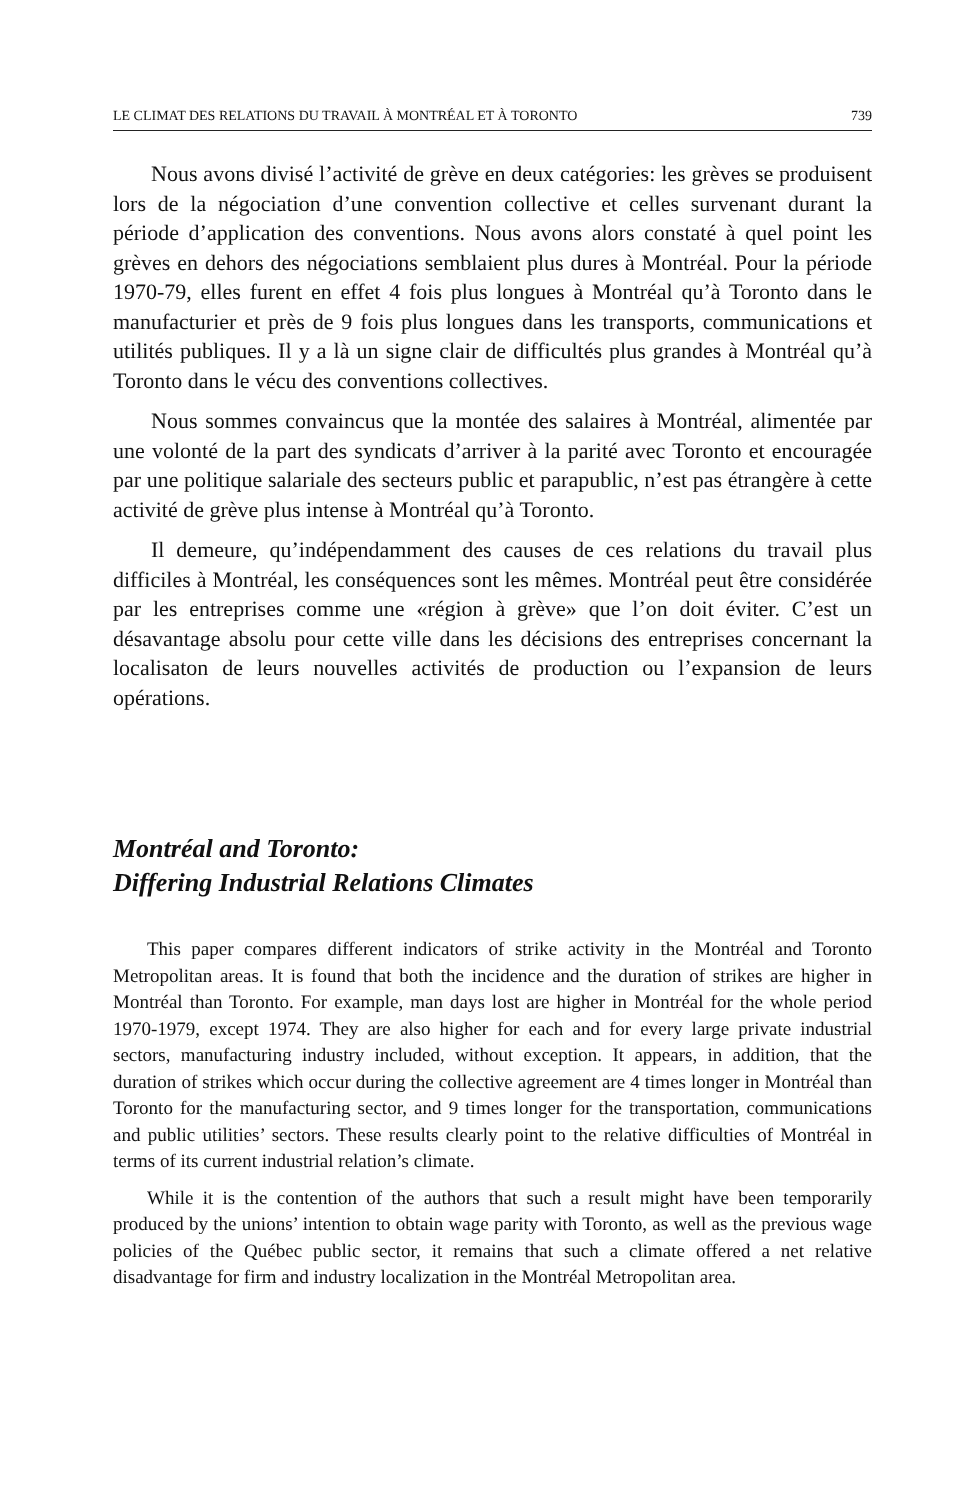LE CLIMAT DES RELATIONS DU TRAVAIL À MONTRÉAL ET À TORONTO 739
Nous avons divisé l’activité de grève en deux catégories: les grèves se produisent lors de la négociation d’une convention collective et celles survenant durant la période d’application des conventions. Nous avons alors constaté à quel point les grèves en dehors des négociations semblaient plus dures à Montréal. Pour la période 1970-79, elles furent en effet 4 fois plus longues à Montréal qu’à Toronto dans le manufacturier et près de 9 fois plus longues dans les transports, communications et utilités publiques. Il y a là un signe clair de difficultés plus grandes à Montréal qu’à Toronto dans le vécu des conventions collectives.
Nous sommes convaincus que la montée des salaires à Montréal, alimentée par une volonté de la part des syndicats d’arriver à la parité avec Toronto et encouragée par une politique salariale des secteurs public et parapublic, n’est pas étrangère à cette activité de grève plus intense à Montréal qu’à Toronto.
Il demeure, qu’indépendamment des causes de ces relations du travail plus difficiles à Montréal, les conséquences sont les mêmes. Montréal peut être considérée par les entreprises comme une «région à grève» que l’on doit éviter. C’est un désavantage absolu pour cette ville dans les décisions des entreprises concernant la localisaton de leurs nouvelles activités de production ou l’expansion de leurs opérations.
Montréal and Toronto:
Differing Industrial Relations Climates
This paper compares different indicators of strike activity in the Montréal and Toronto Metropolitan areas. It is found that both the incidence and the duration of strikes are higher in Montréal than Toronto. For example, man days lost are higher in Montréal for the whole period 1970-1979, except 1974. They are also higher for each and for every large private industrial sectors, manufacturing industry included, without exception. It appears, in addition, that the duration of strikes which occur during the collective agreement are 4 times longer in Montréal than Toronto for the manufacturing sector, and 9 times longer for the transportation, communications and public utilities’ sectors. These results clearly point to the relative difficulties of Montréal in terms of its current industrial relation’s climate.
While it is the contention of the authors that such a result might have been temporarily produced by the unions’ intention to obtain wage parity with Toronto, as well as the previous wage policies of the Québec public sector, it remains that such a climate offered a net relative disadvantage for firm and industry localization in the Montréal Metropolitan area.